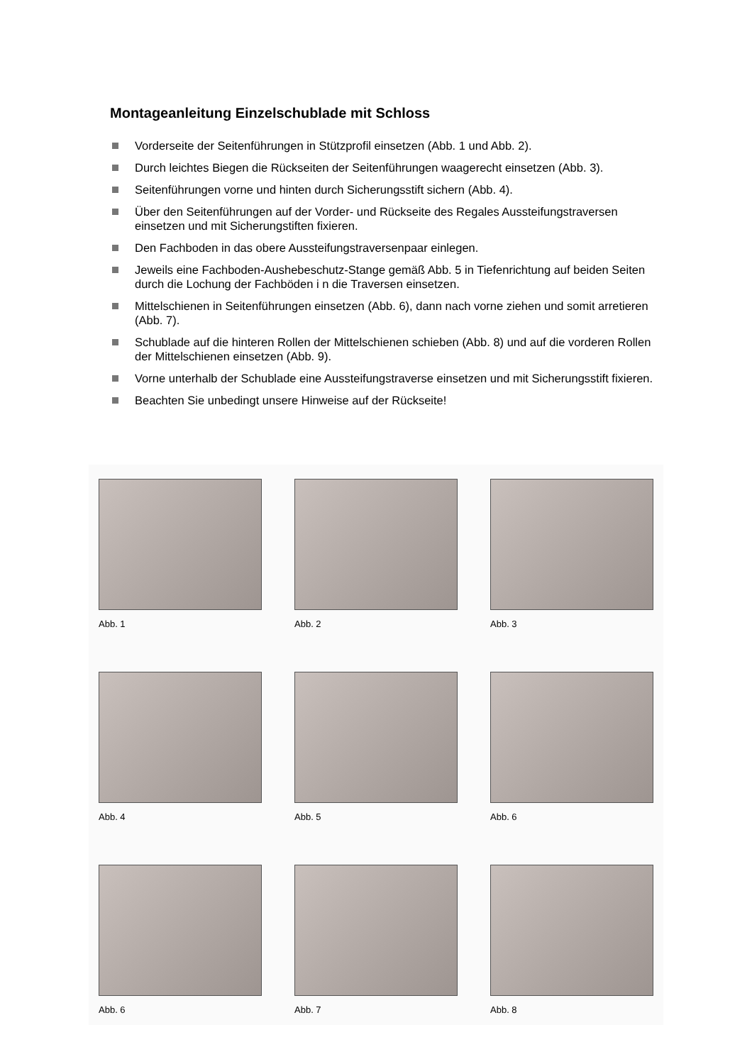Montageanleitung Einzelschublade mit Schloss
Vorderseite der Seitenführungen in Stützprofil einsetzen (Abb. 1 und Abb. 2).
Durch leichtes Biegen die Rückseiten der Seitenführungen waagerecht einsetzen (Abb. 3).
Seitenführungen vorne und hinten durch Sicherungsstift sichern (Abb. 4).
Über den Seitenführungen auf der Vorder- und Rückseite des Regales Aussteifungstraversen einsetzen und mit Sicherungstiften fixieren.
Den Fachboden in das obere Aussteifungstraversenpaar einlegen.
Jeweils eine Fachboden-Aushebeschutz-Stange gemäß Abb. 5 in Tiefenrichtung auf beiden Seiten durch die Lochung der Fachböden i n die Traversen einsetzen.
Mittelschienen in Seitenführungen einsetzen (Abb. 6), dann nach vorne ziehen und somit arretieren (Abb. 7).
Schublade auf die hinteren Rollen der Mittelschienen schieben (Abb. 8) und auf die vorderen Rollen der Mittelschienen einsetzen (Abb. 9).
Vorne unterhalb der Schublade eine Aussteifungstraverse einsetzen und mit Sicherungsstift fixieren.
Beachten Sie unbedingt unsere Hinweise auf der Rückseite!
Abb. 1 Abb. 2 Abb. 3
Abb. 4 Abb. 5 Abb. 6
Abb. 6 Abb. 7 Abb. 8